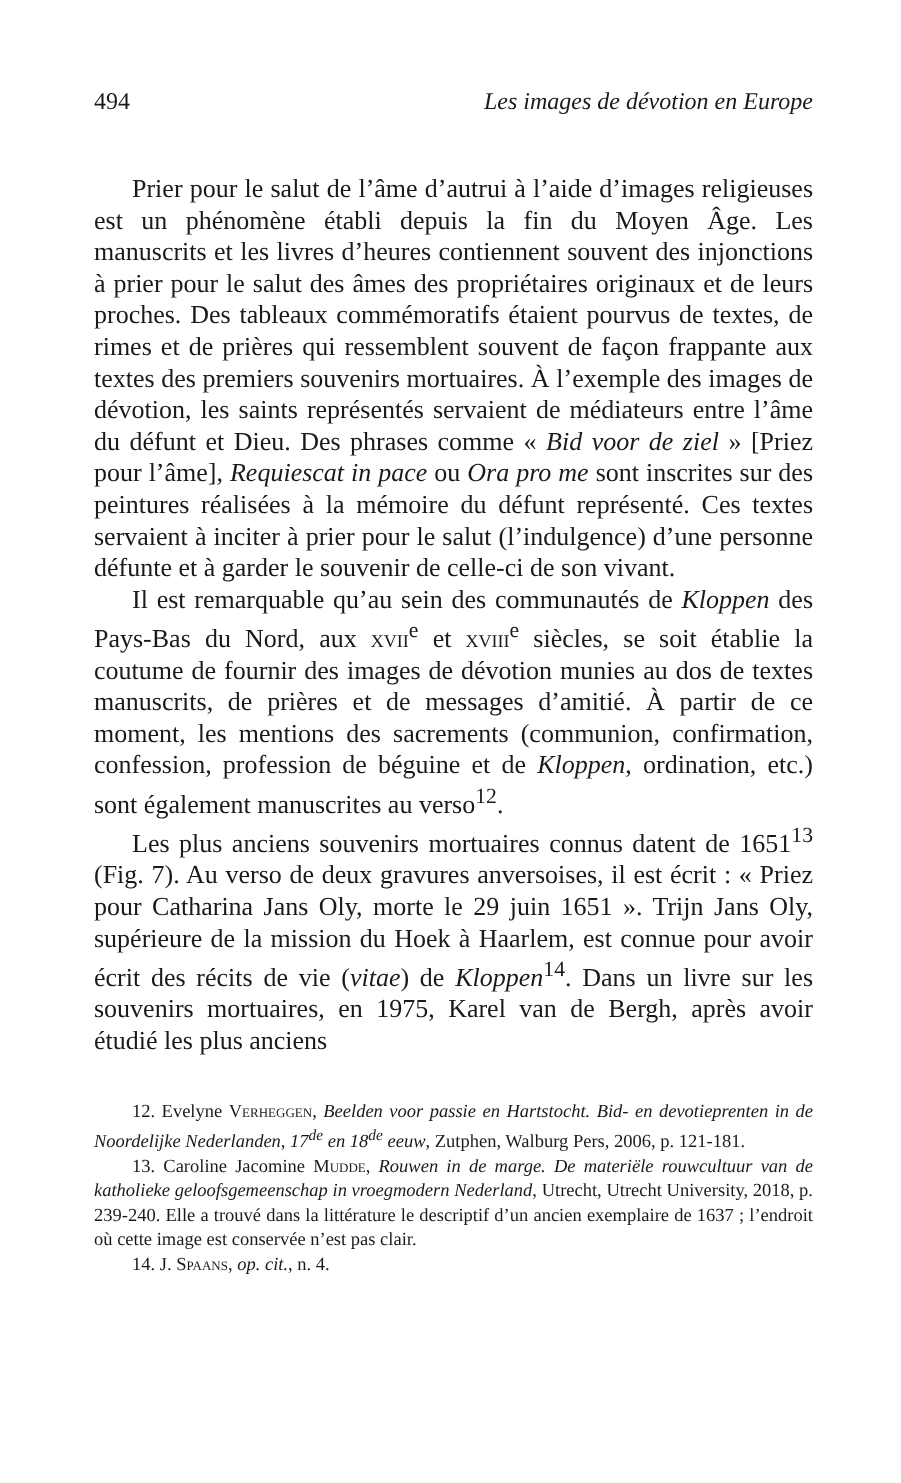494 Les images de dévotion en Europe
Prier pour le salut de l’âme d’autrui à l’aide d’images religieuses est un phénomène établi depuis la fin du Moyen Âge. Les manuscrits et les livres d’heures contiennent souvent des injonctions à prier pour le salut des âmes des propriétaires originaux et de leurs proches. Des tableaux commémoratifs étaient pourvus de textes, de rimes et de prières qui ressemblent souvent de façon frappante aux textes des premiers souvenirs mortuaires. À l’exemple des images de dévotion, les saints représentés servaient de médiateurs entre l’âme du défunt et Dieu. Des phrases comme « Bid voor de ziel » [Priez pour l’âme], Requiescat in pace ou Ora pro me sont inscrites sur des peintures réalisées à la mémoire du défunt représenté. Ces textes servaient à inciter à prier pour le salut (l’indulgence) d’une personne défunte et à garder le souvenir de celle-ci de son vivant.
Il est remarquable qu’au sein des communautés de Kloppen des Pays-Bas du Nord, aux xvii<sup>e</sup> et xviii<sup>e</sup> siècles, se soit établie la coutume de fournir des images de dévotion munies au dos de textes manuscrits, de prières et de messages d’amitié. À partir de ce moment, les mentions des sacrements (communion, confirmation, confession, profession de béguine et de Kloppen, ordination, etc.) sont également manuscrites au verso<sup>12</sup>.
Les plus anciens souvenirs mortuaires connus datent de 1651<sup>13</sup> (Fig. 7). Au verso de deux gravures anversoises, il est écrit : « Priez pour Catharina Jans Oly, morte le 29 juin 1651 ». Trijn Jans Oly, supérieure de la mission du Hoek à Haarlem, est connue pour avoir écrit des récits de vie (vitae) de Kloppen<sup>14</sup>. Dans un livre sur les souvenirs mortuaires, en 1975, Karel van de Bergh, après avoir étudié les plus anciens
12. Evelyne Verheggen, Beelden voor passie en Hartstocht. Bid- en devotieprenten in de Noordelijke Nederlanden, 17<sup>de</sup> en 18<sup>de</sup> eeuw, Zutphen, Walburg Pers, 2006, p. 121-181.
13. Caroline Jacomine Mudde, Rouwen in de marge. De materiële rouwcultuur van de katholieke geloofsgemeenschap in vroegmodern Nederland, Utrecht, Utrecht University, 2018, p. 239-240. Elle a trouvé dans la littérature le descriptif d’un ancien exemplaire de 1637 ; l’endroit où cette image est conservée n’est pas clair.
14. J. Spaans, op. cit., n. 4.